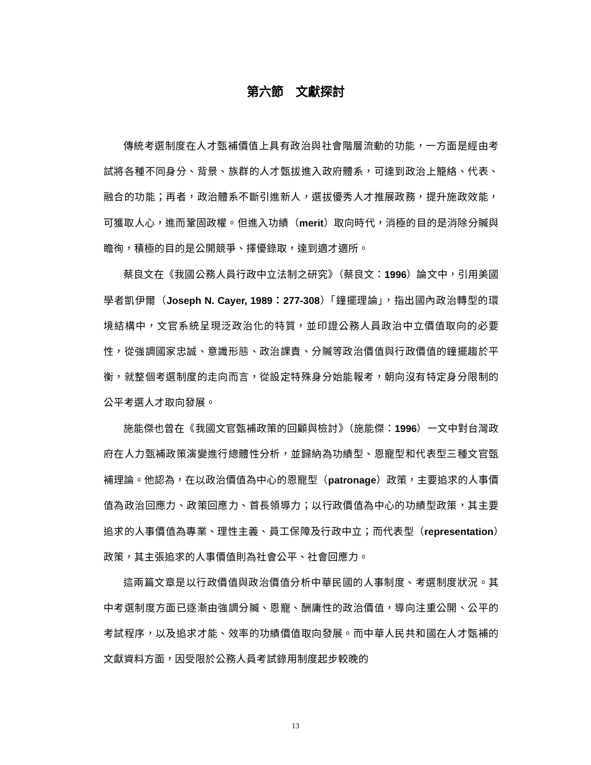第六節　文獻探討
傳統考選制度在人才甄補價值上具有政治與社會階層流動的功能，一方面是經由考試將各種不同身分、背景、族群的人才甄拔進入政府體系，可達到政治上籠絡、代表、融合的功能；再者，政治體系不斷引進新人，選拔優秀人才推展政務，提升施政效能，可獲取人心，進而鞏固政權。但進入功績（merit）取向時代，消極的目的是消除分贓與瞻徇，積極的目的是公開競爭、擇優錄取，達到適才適所。
蔡良文在《我國公務人員行政中立法制之研究》（蔡良文：1996）論文中，引用美國學者凱伊爾（Joseph N. Cayer, 1989：277-308）「鐘擺理論」，指出國內政治轉型的環境結構中，文官系統呈現泛政治化的特質，並印證公務人員政治中立價值取向的必要性，從強調國家忠誠、意識形態、政治課責、分贓等政治價值與行政價值的鐘擺趨於平衡，就整個考選制度的走向而言，從設定特殊身分始能報考，朝向沒有特定身分限制的公平考選人才取向發展。
施能傑也曾在《我國文官甄補政策的回顧與檢討》（施能傑：1996）一文中對台灣政府在人力甄補政策演變進行總體性分析，並歸納為功績型、恩寵型和代表型三種文官甄補理論。他認為，在以政治價值為中心的恩寵型（patronage）政策，主要追求的人事價值為政治回應力、政策回應力、首長領導力；以行政價值為中心的功績型政策，其主要追求的人事價值為專業、理性主義、員工保障及行政中立；而代表型（representation）政策，其主張追求的人事價值則為社會公平、社會回應力。
這兩篇文章是以行政價值與政治價值分析中華民國的人事制度、考選制度狀況。其中考選制度方面已逐漸由強調分贓、恩寵、酬庸性的政治價值，導向注重公開、公平的考試程序，以及追求才能、效率的功績價值取向發展。而中華人民共和國在人才甄補的文獻資料方面，因受限於公務人員考試錄用制度起步較晚的
13